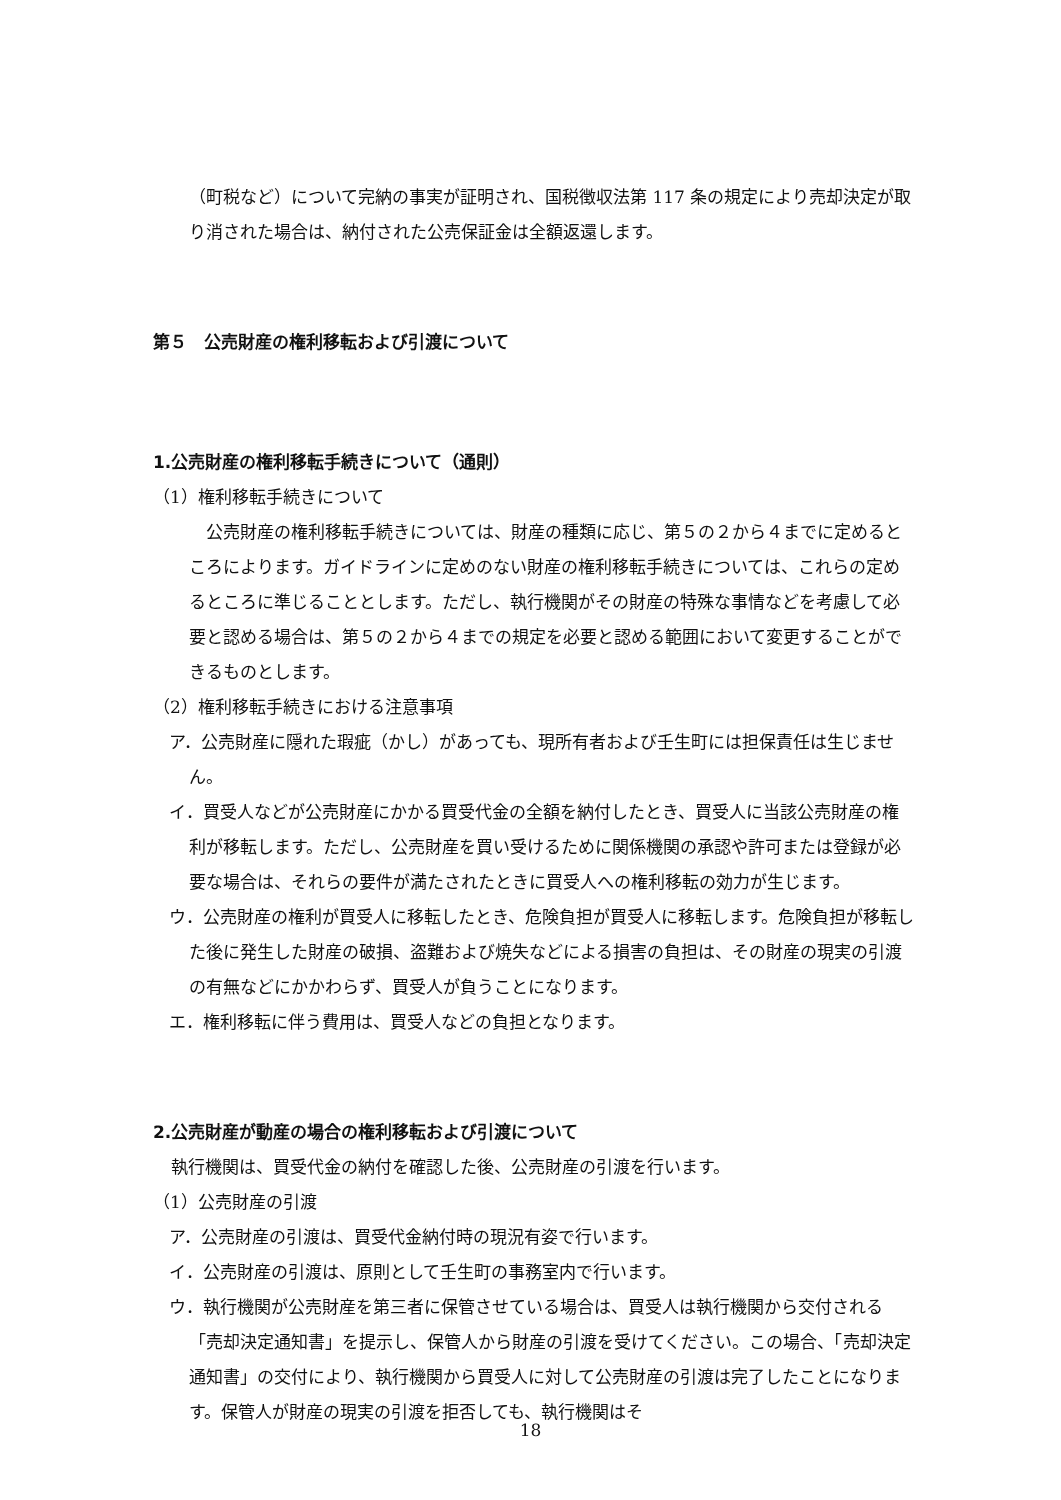（町税など）について完納の事実が証明され、国税徴収法第 117 条の規定により売却決定が取り消された場合は、納付された公売保証金は全額返還します。
第５　公売財産の権利移転および引渡について
1.公売財産の権利移転手続きについて（通則）
（1）権利移転手続きについて
　公売財産の権利移転手続きについては、財産の種類に応じ、第５の２から４までに定めるところによります。ガイドラインに定めのない財産の権利移転手続きについては、これらの定めるところに準じることとします。ただし、執行機関がその財産の特殊な事情などを考慮して必要と認める場合は、第５の２から４までの規定を必要と認める範囲において変更することができるものとします。
（2）権利移転手続きにおける注意事項
ア．公売財産に隠れた瑕疵（かし）があっても、現所有者および壬生町には担保責任は生じません。
イ．買受人などが公売財産にかかる買受代金の全額を納付したとき、買受人に当該公売財産の権利が移転します。ただし、公売財産を買い受けるために関係機関の承認や許可または登録が必要な場合は、それらの要件が満たされたときに買受人への権利移転の効力が生じます。
ウ．公売財産の権利が買受人に移転したとき、危険負担が買受人に移転します。危険負担が移転した後に発生した財産の破損、盗難および焼失などによる損害の負担は、その財産の現実の引渡の有無などにかかわらず、買受人が負うことになります。
エ．権利移転に伴う費用は、買受人などの負担となります。
2.公売財産が動産の場合の権利移転および引渡について
執行機関は、買受代金の納付を確認した後、公売財産の引渡を行います。
（1）公売財産の引渡
ア．公売財産の引渡は、買受代金納付時の現況有姿で行います。
イ．公売財産の引渡は、原則として壬生町の事務室内で行います。
ウ．執行機関が公売財産を第三者に保管させている場合は、買受人は執行機関から交付される「売却決定通知書」を提示し、保管人から財産の引渡を受けてください。この場合、「売却決定通知書」の交付により、執行機関から買受人に対して公売財産の引渡は完了したことになります。保管人が財産の現実の引渡を拒否しても、執行機関はそ
18